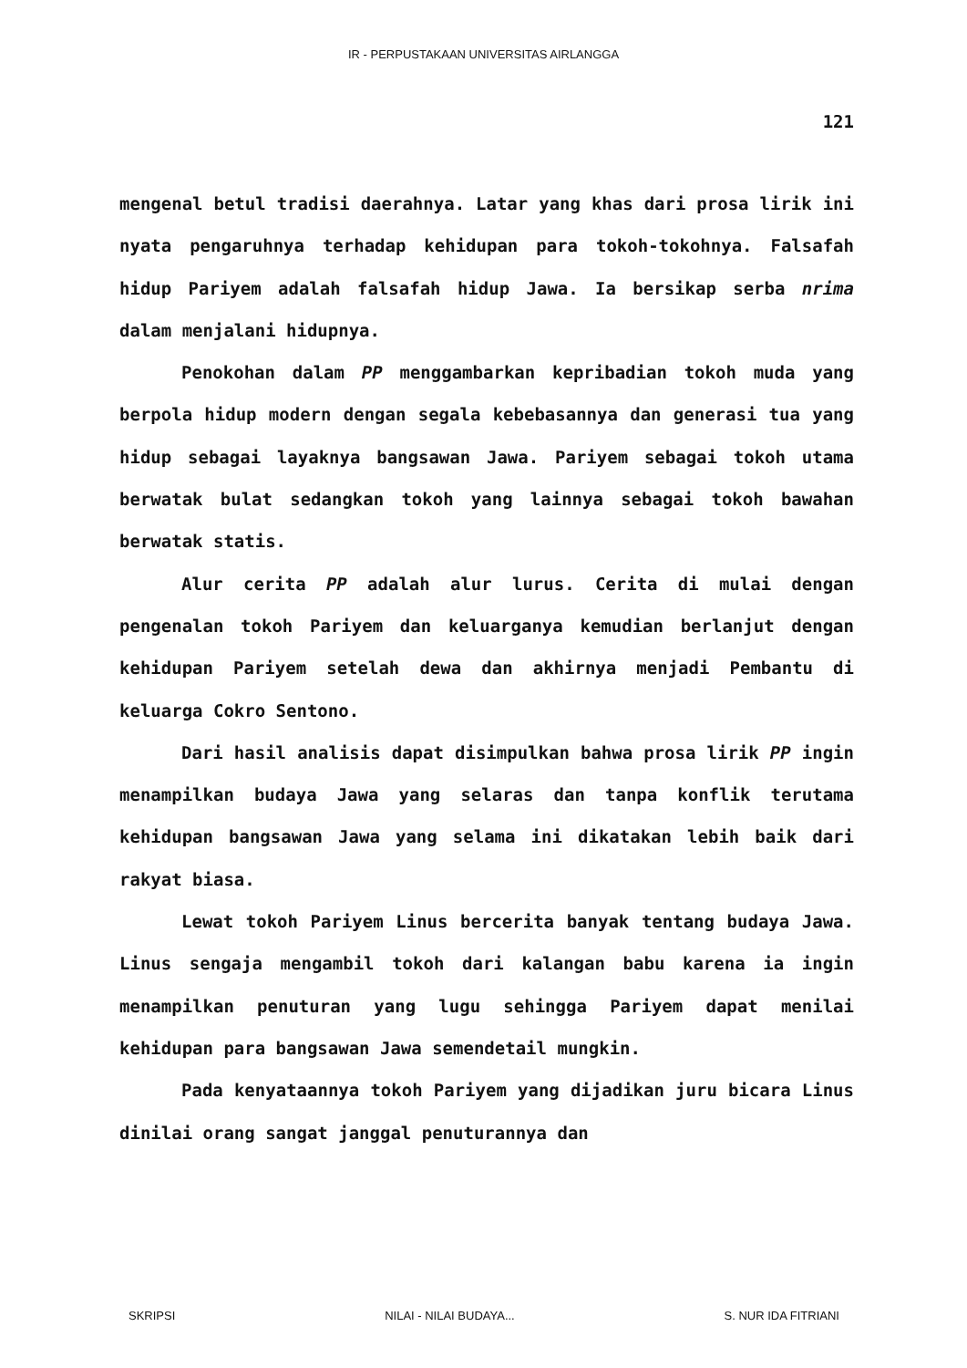IR - PERPUSTAKAAN UNIVERSITAS AIRLANGGA
121
mengenal betul tradisi daerahnya. Latar yang khas dari prosa lirik ini nyata pengaruhnya terhadap kehidupan para tokoh-tokohnya. Falsafah hidup Pariyem adalah falsafah hidup Jawa. Ia bersikap serba nrima dalam menjalani hidupnya.
Penokohan dalam PP menggambarkan kepribadian tokoh muda yang berpola hidup modern dengan segala kebebasannya dan generasi tua yang hidup sebagai layaknya bangsawan Jawa. Pariyem sebagai tokoh utama berwatak bulat sedangkan tokoh yang lainnya sebagai tokoh bawahan berwatak statis.
Alur cerita PP adalah alur lurus. Cerita di mulai dengan pengenalan tokoh Pariyem dan keluarganya kemudian berlanjut dengan kehidupan Pariyem setelah dewa dan akhirnya menjadi Pembantu di keluarga Cokro Sentono.
Dari hasil analisis dapat disimpulkan bahwa prosa lirik PP ingin menampilkan budaya Jawa yang selaras dan tanpa konflik terutama kehidupan bangsawan Jawa yang selama ini dikatakan lebih baik dari rakyat biasa.
Lewat tokoh Pariyem Linus bercerita banyak tentang budaya Jawa. Linus sengaja mengambil tokoh dari kalangan babu karena ia ingin menampilkan penuturan yang lugu sehingga Pariyem dapat menilai kehidupan para bangsawan Jawa semendetail mungkin.
Pada kenyataannya tokoh Pariyem yang dijadikan juru bicara Linus dinilai orang sangat janggal penuturannya dan
SKRIPSI NILAI - NILAI BUDAYA... S. NUR IDA FITRIANI